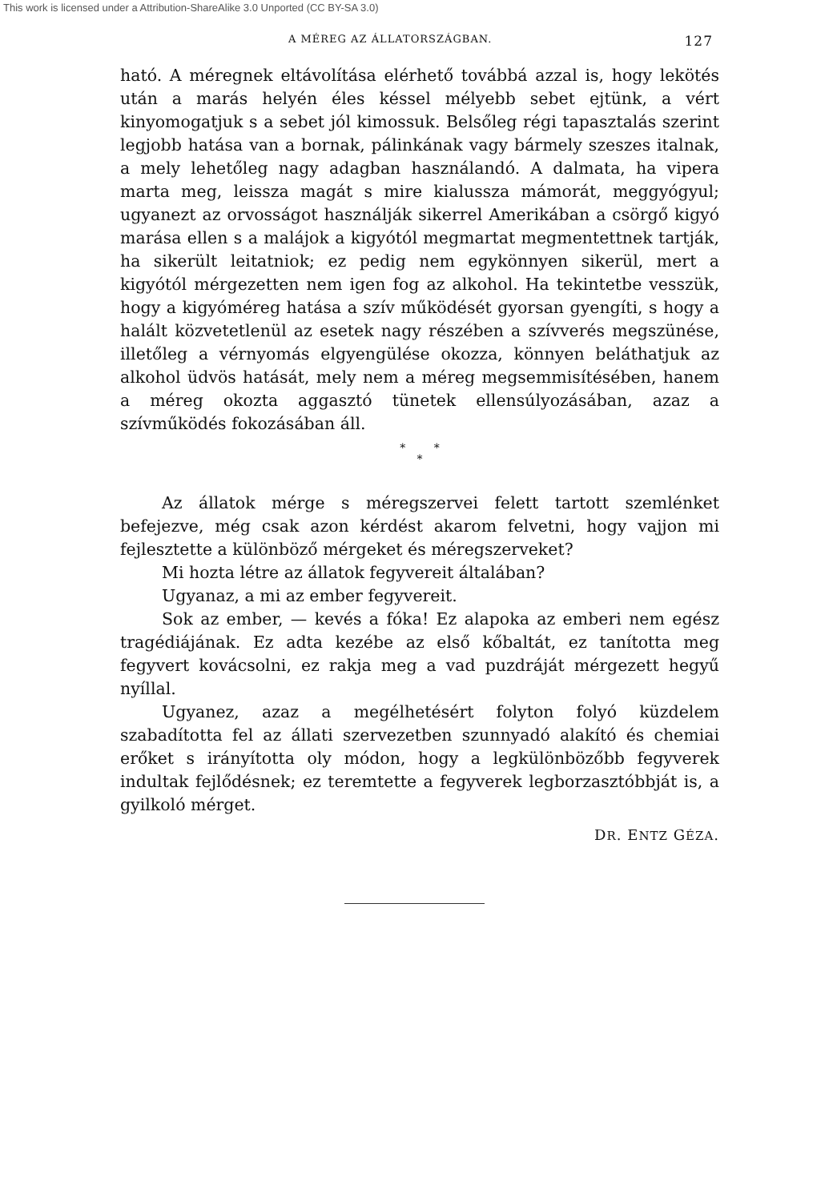This work is licensed under a Attribution-ShareAlike 3.0 Unported (CC BY-SA 3.0)
A MÉREG AZ ÁLLATORSZÁGBAN. 127
ható. A méregnek eltávolítása elérhető továbbá azzal is, hogy lekötés után a marás helyén éles késsel mélyebb sebet ejtünk, a vért kinyomogatjuk s a sebet jól kimossuk. Belsőleg régi tapasztalás szerint legjobb hatása van a bornak, pálinkának vagy bármely szeszes italnak, a mely lehetőleg nagy adagban használandó. A dalmata, ha vipera marta meg, leissza magát s mire kialussza mámorát, meggyógyul; ugyanezt az orvosságot használják sikerrel Amerikában a csörgő kigyó marása ellen s a malájok a kigyótól megmartat megmentettnek tartják, ha sikerült leitatniok; ez pedig nem egykönnyen sikerül, mert a kigyótól mérgezetten nem igen fog az alkohol. Ha tekintetbe vesszük, hogy a kigyóméreg hatása a szív működését gyorsan gyengíti, s hogy a halált közvetetlenül az esetek nagy részében a szívverés megszünése, illetőleg a vérnyomás elgyengülése okozza, könnyen beláthatjuk az alkohol üdvös hatását, mely nem a méreg megsemmisítésében, hanem a méreg okozta aggasztó tünetek ellensúlyozásában, azaz a szívműködés fokozásában áll.
* *
*
Az állatok mérge s méregszervei felett tartott szemlénket befejezve, még csak azon kérdést akarom felvetni, hogy vajjon mi fejlesztette a különböző mérgeket és méregszerveket?
Mi hozta létre az állatok fegyvereit általában?
Ugyanaz, a mi az ember fegyvereit.
Sok az ember, — kevés a fóka! Ez alapoka az emberi nem egész tragédiájának. Ez adta kezébe az első kőbaltát, ez tanította meg fegyvert kovácsolni, ez rakja meg a vad puzdráját mérgezett hegyű nyíllal.
Ugyanez, azaz a megélhetésért folyton folyó küzdelem szabadította fel az állati szervezetben szunnyadó alakító és chemiai erőket s irányította oly módon, hogy a legkülönbözőbb fegyverek indultak fejlődésnek; ez teremtette a fegyverek legborzasztóbbját is, a gyilkoló mérget.
DR. ENTZ GÉZA.